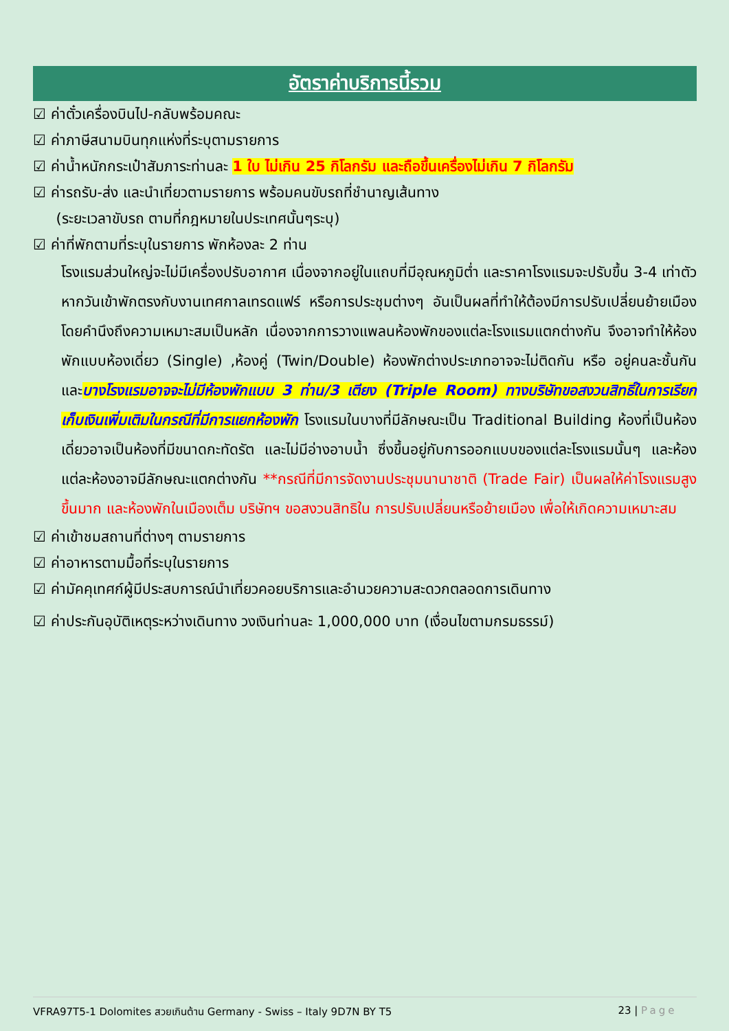อัตราค่าบริการนี้รวม
☑ ค่าตั๋วเครื่องบินไป-กลับพร้อมคณะ
☑ ค่าภาษีสนามบินทุกแห่งที่ระบุตามรายการ
☑ ค่าน้ำหนักกระเป๋าสัมภาระท่านละ 1 ใบ ไม่เกิน 25 กิโลกรัม และถือขึ้นเครื่องไม่เกิน 7 กิโลกรัม
☑ ค่ารถรับ-ส่ง และนำเที่ยวตามรายการ พร้อมคนขับรถที่ชำนาญเส้นทาง
(ระยะเวลาขับรถ ตามที่กฎหมายในประเทศนั้นๆระบุ)
☑ ค่าที่พักตามที่ระบุในรายการ พักห้องละ 2 ท่าน
โรงแรมส่วนใหญ่จะไม่มีเครื่องปรับอากาศ เนื่องจากอยู่ในแถบที่มีอุณหภูมิต่ำ และราคาโรงแรมจะปรับขึ้น 3-4 เท่าตัว หากวันเข้าพักตรงกับงานเทศกาลเทรดแฟร์ หรือการประชุมต่างๆ อันเป็นผลที่ทำให้ต้องมีการปรับเปลี่ยนย้ายเมือง โดยคำนึงถึงความเหมาะสมเป็นหลัก เนื่องจากการวางแพลนห้องพักของแต่ละโรงแรมแตกต่างกัน จึงอาจทำให้ห้องพักแบบห้องเดี่ยว (Single) ,ห้องคู่ (Twin/Double) ห้องพักต่างประเภทอาจจะไม่ติดกัน หรือ อยู่คนละชั้นกัน และบางโรงแรมอาจจะไม่มีห้องพักแบบ 3 ท่าน/3 เตียง (Triple Room) ทางบริษัทขอสงวนสิทธิ์ในการเรียกเก็บเงินเพิ่มเติมในกรณีที่มีการแยกห้องพัก โรงแรมในบางที่มีลักษณะเป็น Traditional Building ห้องที่เป็นห้องเดี่ยวอาจเป็นห้องที่มีขนาดกะทัดรัต และไม่มีอ่างอาบน้ำ ซึ่งขึ้นอยู่กับการออกแบบของแต่ละโรงแรมนั้นๆ และห้องแต่ละห้องอาจมีลักษณะแตกต่างกัน **กรณีที่มีการจัดงานประชุมนานาชาติ (Trade Fair) เป็นผลให้ค่าโรงแรมสูงขึ้นมาก และห้องพักในเมืองเต็ม บริษัทฯ ขอสงวนสิทธิใน การปรับเปลี่ยนหรือย้ายเมือง เพื่อให้เกิดความเหมาะสม
☑ ค่าเข้าชมสถานที่ต่างๆ ตามรายการ
☑ ค่าอาหารตามมื้อที่ระบุในรายการ
☑ ค่ามัคคุเทศก์ผู้มีประสบการณ์นำเที่ยวคอยบริการและอำนวยความสะดวกตลอดการเดินทาง
☑ ค่าประกันอุบัติเหตุระหว่างเดินทาง วงเงินท่านละ 1,000,000 บาท (เงื่อนไขตามกรมธรรม์)
VFRA97T5-1 Dolomites สวยเกินต้าน Germany - Swiss – Italy 9D7N BY T5 23 | Page